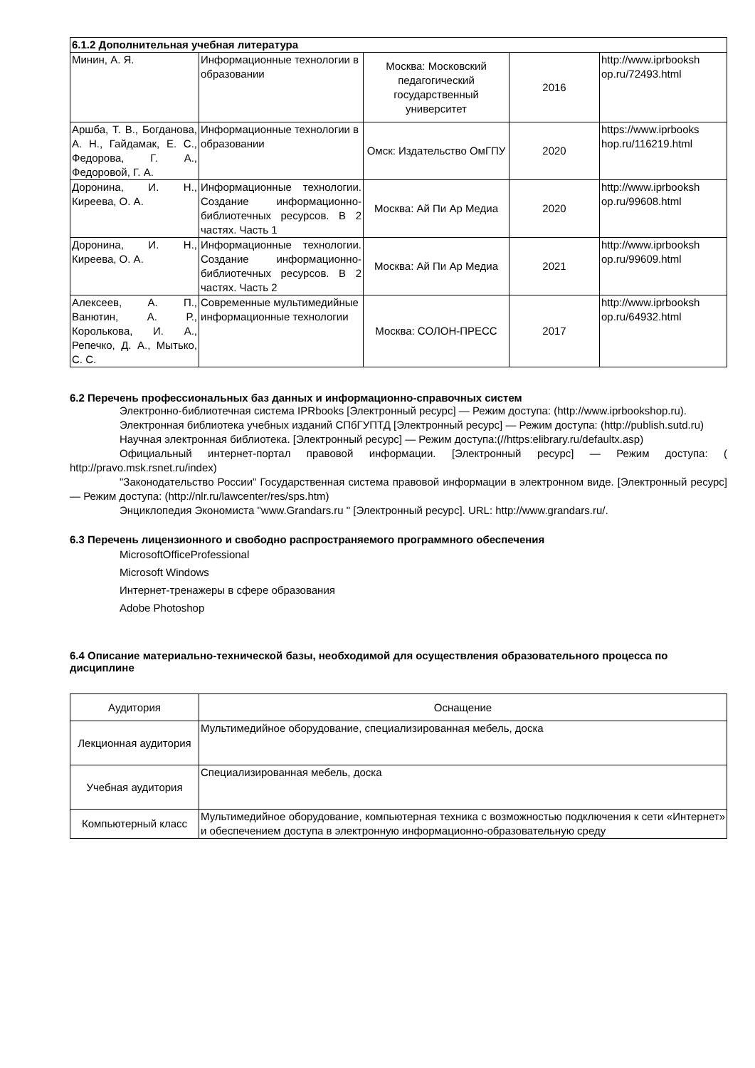| 6.1.2 Дополнительная учебная литература | | | | |
| Минин, А. Я. | Информационные технологии в образовании | Москва: Московский педагогический государственный университет | 2016 | http://www.iprbooksh op.ru/72493.html |
| Аршба, Т. В., Богданова, А. Н., Гайдамак, Е. С., Федорова, Г. А., Федоровой, Г. А. | Информационные технологии в образовании | Омск: Издательство ОмГПУ | 2020 | https://www.iprbooks hop.ru/116219.html |
| Доронина, И. Н., Киреева, О. А. | Информационные технологии. Создание информационно-библиотечных ресурсов. В 2 частях. Часть 1 | Москва: Ай Пи Ар Медиа | 2020 | http://www.iprbooksh op.ru/99608.html |
| Доронина, И. Н., Киреева, О. А. | Информационные технологии. Создание информационно-библиотечных ресурсов. В 2 частях. Часть 2 | Москва: Ай Пи Ар Медиа | 2021 | http://www.iprbooksh op.ru/99609.html |
| Алексеев, А. П., Ванютин, А. Р., Королькова, И. А., Репечко, Д. А., Мытько, С. С. | Современные мультимедийные информационные технологии | Москва: СОЛОН-ПРЕСС | 2017 | http://www.iprbooksh op.ru/64932.html |
6.2 Перечень профессиональных баз данных и информационно-справочных систем
Электронно-библиотечная система IPRbooks [Электронный ресурс] — Режим доступа: (http://www.iprbookshop.ru).
Электронная библиотека учебных изданий СПбГУПТД [Электронный ресурс] — Режим доступа: (http://publish.sutd.ru)
Научная электронная библиотека. [Электронный ресурс] — Режим доступа:(//https:elibrary.ru/defaultx.asp)
Официальный интернет-портал правовой информации. [Электронный ресурс] — Режим доступа: ( http://pravo.msk.rsnet.ru/index)
"Законодательство России" Государственная система правовой информации в электронном виде. [Электронный ресурс] — Режим доступа: (http://nlr.ru/lawcenter/res/sps.htm)
Энциклопедия Экономиста "www.Grandars.ru " [Электронный ресурс]. URL: http://www.grandars.ru/.
6.3 Перечень лицензионного и свободно распространяемого программного обеспечения
MicrosoftOfficeProfessional
Microsoft Windows
Интернет-тренажеры в сфере образования
Adobe Photoshop
6.4 Описание материально-технической базы, необходимой для осуществления образовательного процесса по дисциплине
| Аудитория | Оснащение |
| --- | --- |
| Лекционная аудитория | Мультимедийное оборудование, специализированная мебель, доска |
| Учебная аудитория | Специализированная мебель, доска |
| Компьютерный класс | Мультимедийное оборудование, компьютерная техника с возможностью подключения к сети «Интернет» и обеспечением доступа в электронную информационно-образовательную среду |